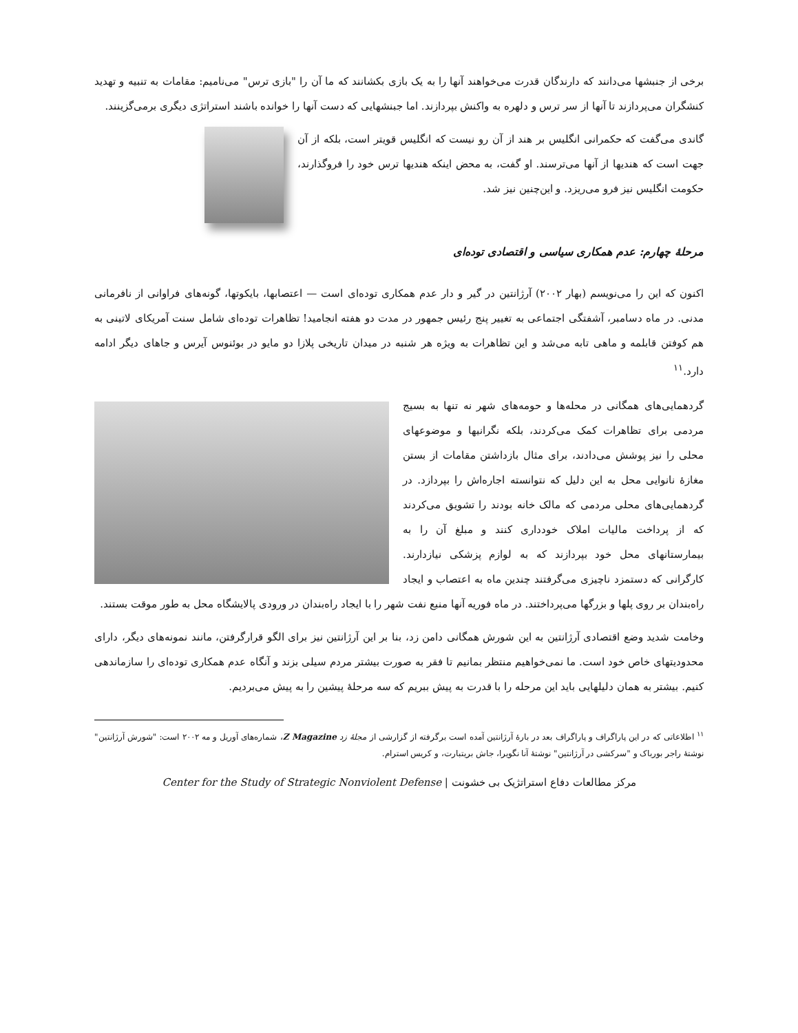برخی از جنبشها می‌دانند که دارندگان قدرت می‌خواهند آنها را به یک بازی بکشانند که ما آن را "بازی ترس" می‌نامیم: مقامات به تنبیه و تهدید کنشگران می‌پردازند تا آنها از سر ترس و دلهره به واکنش بپردازند. اما جبنشهایی که دست آنها را خوانده باشند استراتژی دیگری برمی‌گزینند.
گاندی می‌گفت که حکمرانی انگلیس بر هند از آن رو نیست که انگلیس قویتر است، بلکه از آن جهت است که هندیها از آنها می‌ترسند. او گفت، به محض اینکه هندیها ترس خود را فروگذارند، حکومت انگلیس نیز فرو می‌ریزد. و این‌چنین نیز شد.
مرحلهٔ چهارم: عدم همکاری سیاسی و اقتصادی توده‌ای
اکنون که این را می‌نویسم (بهار ۲۰۰۲) آرژانتین در گیر و دار عدم همکاری توده‌ای است — اعتصابها، بایکوتها، گونه‌های فراوانی از نافرمانی مدنی. در ماه دسامبر، آشفتگی اجتماعی به تغییر پنج رئیس جمهور در مدت دو هفته انجامید! تظاهرات توده‌ای شامل سنت آمریکای لاتینی به هم کوفتن قابلمه و ماهی تابه می‌شد و این تظاهرات به ویژه هر شنبه در میدان تاریخی پلازا دو مایو در بوئنوس آیرس و جاهای دیگر ادامه دارد.<sup>۱۱</sup>
گردهمایی‌های همگانی در محله‌ها و حومه‌های شهر نه تنها به بسیج مردمی برای تظاهرات کمک می‌کردند، بلکه نگرانیها و موضوعهای محلی را نیز پوشش می‌دادند، برای مثال بازداشتن مقامات از بستن مغازهٔ نانوایی محل به این دلیل که نتوانسته اجاره‌اش را بپردازد. در گردهمایی‌های محلی مردمی که مالک خانه بودند را تشویق می‌کردند که از پرداخت مالیات املاک خودداری کنند و مبلغ آن را به بیمارستانهای محل خود بپردازند که به لوازم پزشکی نیازدارند. کارگرانی که دستمزد ناچیزی می‌گرفتند چندین ماه به اعتصاب و ایجاد راه‌بندان بر روی پلها و بزرگها می‌پرداختند. در ماه فوریه آنها منبع نفت شهر را با ایجاد راه‌بندان در ورودی پالایشگاه محل به طور موقت بستند.
وخامت شدید وضع اقتصادی آرژانتین به این شورش همگانی دامن زد، بنا بر این آرژانتین نیز برای الگو قرارگرفتن، مانند نمونه‌های دیگر، دارای محدودیتهای خاص خود است. ما نمی‌خواهیم منتظر بمانیم تا فقر به صورت بیشتر مردم سیلی بزند و آنگاه عدم همکاری توده‌ای را سازماندهی کنیم. بیشتر به همان دلیلهایی باید این مرحله را با قدرت به پیش ببریم که سه مرحلهٔ پیشین را به پیش می‌بردیم.
<sup>۱۱</sup> اطلاعاتی که در این پاراگراف و پاراگراف بعد در بارهٔ آرژانتین آمده است برگرفته از گزارشی از مجلهٔ زد Z Magazine، شماره‌های آوریل و مه ۲۰۰۲ است: "شورش آرژانتین" نوشتهٔ راجر بورباک و "سرکشی در آرژانتین" نوشتهٔ آنا نگویرا، جاش بریتبارت، و کریس استرام.
مرکز مطالعات دفاع استراتژیک بی خشونت | Center for the Study of Strategic Nonviolent Defense